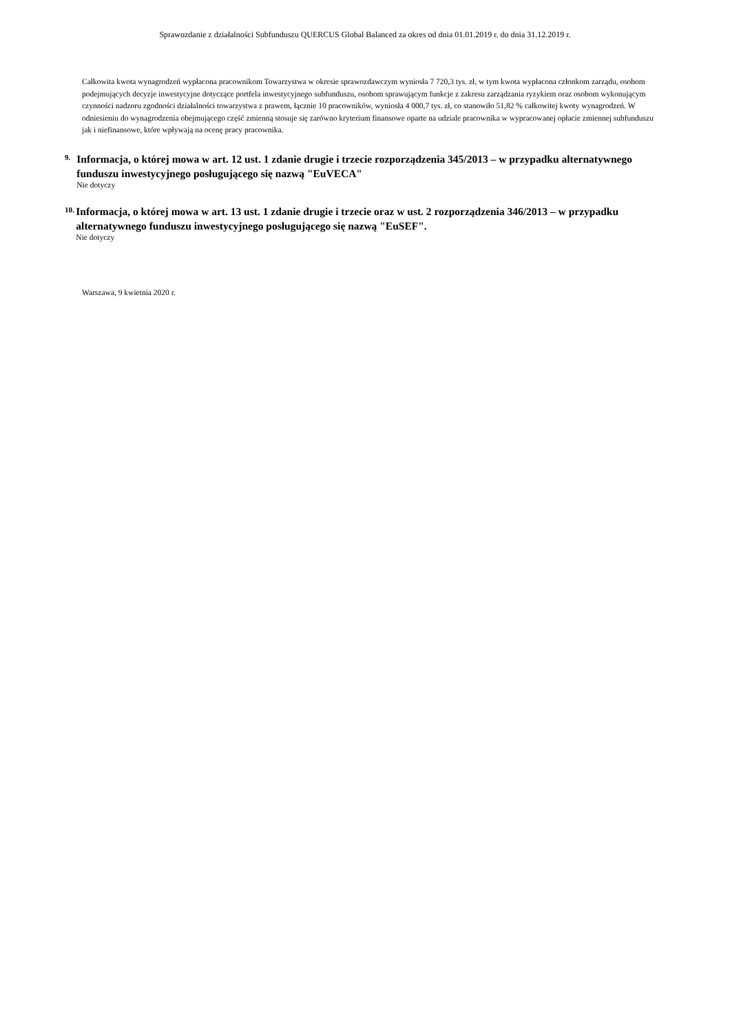Sprawozdanie z działalności Subfunduszu QUERCUS Global Balanced za okres od dnia 01.01.2019 r. do dnia 31.12.2019 r.
Całkowita kwota wynagrodzeń wypłacona pracownikom Towarzystwa w okresie sprawozdawczym wyniosła 7 720,3 tys. zł, w tym kwota wypłacona członkom zarządu, osobom podejmujących decyzje inwestycyjne dotyczące portfela inwestycyjnego subfunduszu, osobom sprawującym funkcje z zakresu zarządzania ryzykiem oraz osobom wykonującym czynności nadzoru zgodności działalności towarzystwa z prawem, łącznie 10 pracowników, wyniosła 4 000,7 tys. zł, co stanowiło 51,82 % całkowitej kwoty wynagrodzeń. W odniesieniu do wynagrodzenia obejmującego część zmienną stosuje się zarówno kryterium finansowe oparte na udziale pracownika w wypracowanej opłacie zmiennej subfunduszu jak i niefinansowe, które wpływają na ocenę pracy pracownika.
9.
Informacja, o której mowa w art. 12 ust. 1 zdanie drugie i trzecie rozporządzenia 345/2013 – w przypadku alternatywnego funduszu inwestycyjnego posługującego się nazwą "EuVECA"
Nie dotyczy
10.
Informacja, o której mowa w art. 13 ust. 1 zdanie drugie i trzecie oraz w ust. 2 rozporządzenia 346/2013 – w przypadku alternatywnego funduszu inwestycyjnego posługującego się nazwą "EuSEF".
Nie dotyczy
Warszawa, 9 kwietnia 2020 r.